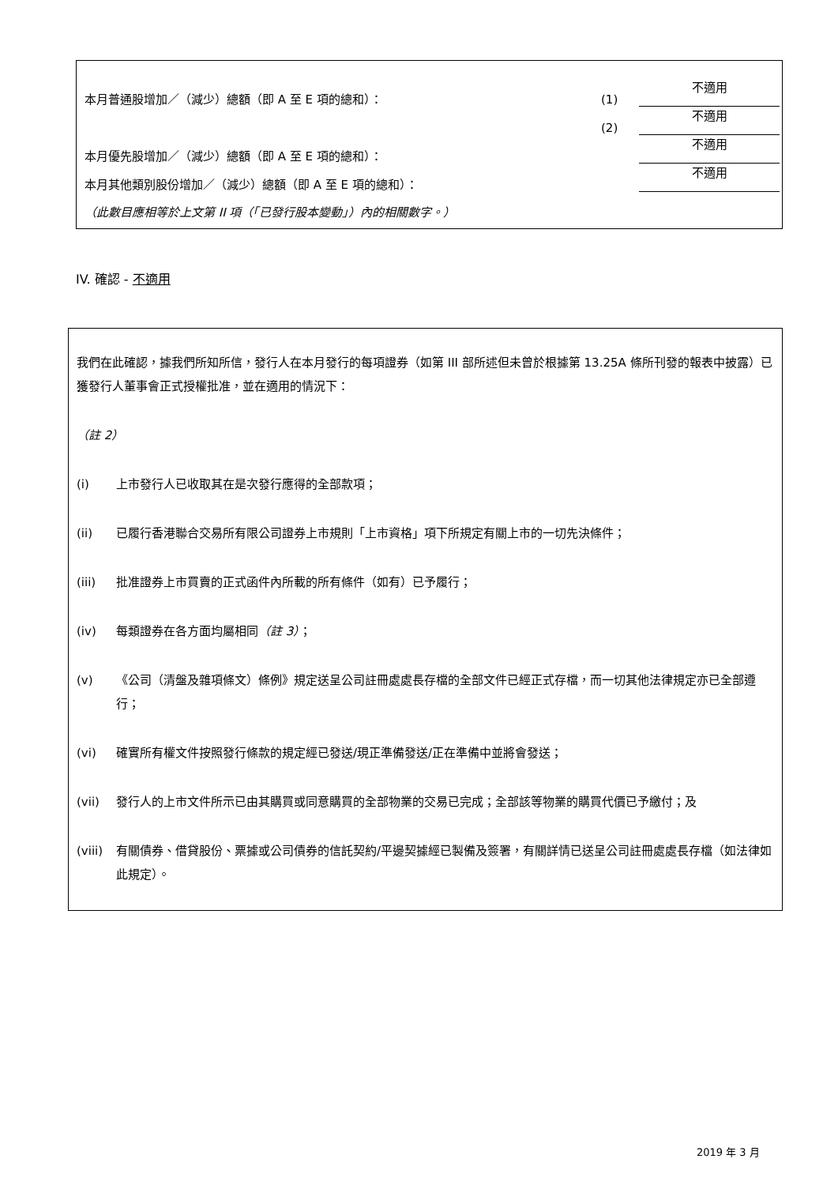| 本月普通股增加／（減少）總額（即 A 至 E 項的總和）： | (1) | 不適用 |
| | (2) | 不適用 |
| 本月優先股增加／（減少）總額（即 A 至 E 項的總和）： | | 不適用 |
| 本月其他類別股份增加／（減少）總額（即 A 至 E 項的總和）： | | 不適用 |
| （此數目應相等於上文第 II 項（「已發行股本變動」）內的相關數字。） | | |
IV. 確認 - 不適用
我們在此確認，據我們所知所信，發行人在本月發行的每項證券（如第 III 部所述但未曾於根據第 13.25A 條所刊發的報表中披露）已獲發行人董事會正式授權批准，並在適用的情況下：
（註 2）
(i) 上市發行人已收取其在是次發行應得的全部款項；
(ii) 已履行香港聯合交易所有限公司證券上市規則「上市資格」項下所規定有關上市的一切先決條件；
(iii) 批准證券上市買賣的正式函件內所載的所有條件（如有）已予履行；
(iv) 每類證券在各方面均屬相同（註 3）；
(v) 《公司（清盤及雜項條文）條例》規定送呈公司註冊處處長存檔的全部文件已經正式存檔，而一切其他法律規定亦已全部遵行；
(vi) 確實所有權文件按照發行條款的規定經已發送/現正準備發送/正在準備中並將會發送；
(vii) 發行人的上市文件所示已由其購買或同意購買的全部物業的交易已完成；全部該等物業的購買代價已予繳付；及
(viii) 有關債券、借貸股份、票據或公司債券的信託契約/平邊契據經已製備及簽署，有關詳情已送呈公司註冊處處長存檔（如法律如此規定）。
2019 年 3 月